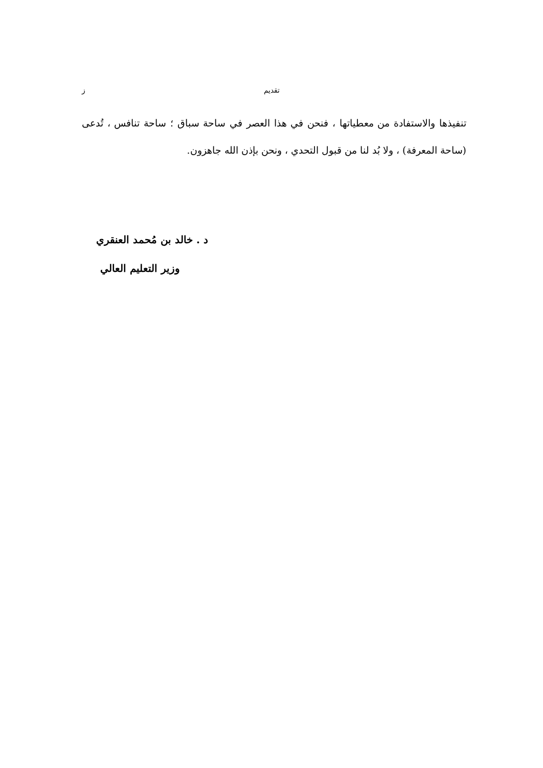تقديم ز
تنفيذها والاستفادة من معطياتها ، فنحن في هذا العصر في ساحة سباق ؛ ساحة تنافس ، تُدعى (ساحة المعرفة) ، ولا بُد لنا من قبول التحدي ، ونحن بإذن الله جاهزون.
د . خالد بن مُحمد العنقري
وزير التعليم العالي